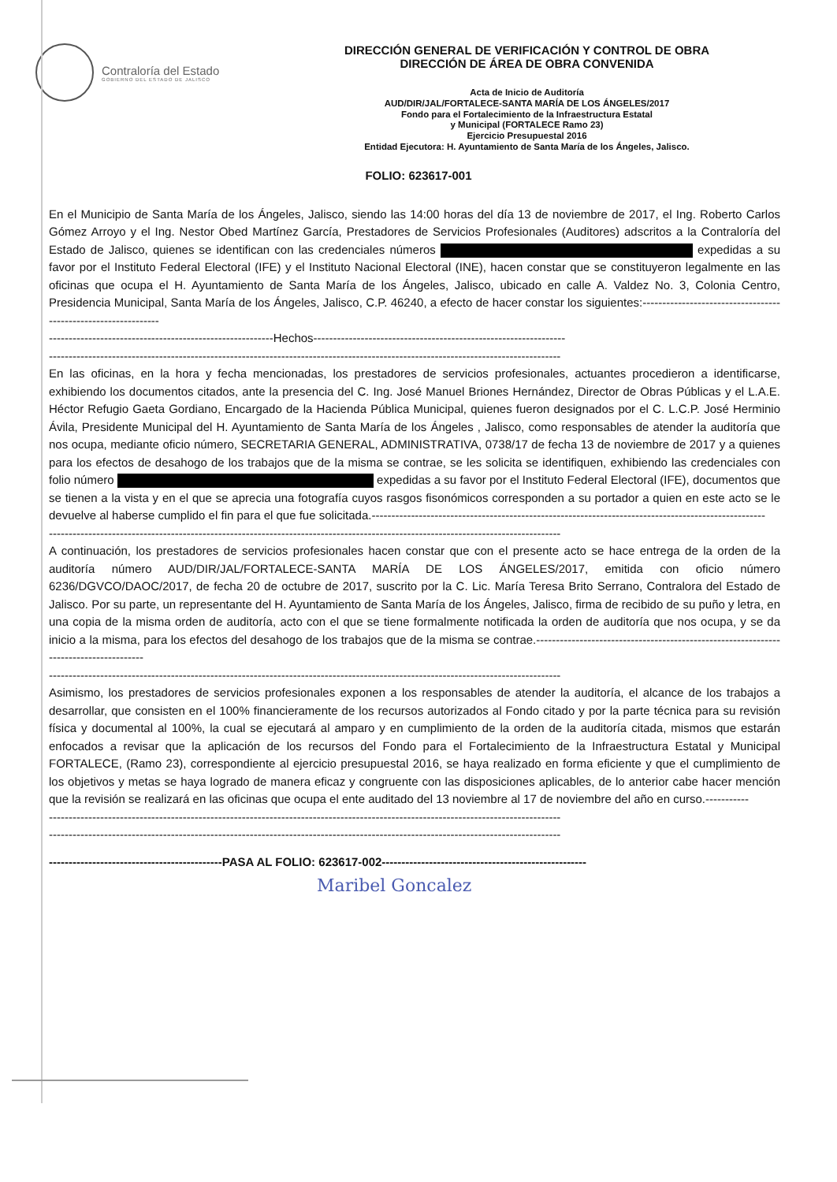Contraloría del Estado GOBIERNO DEL ESTADO DE JALISCO
DIRECCIÓN GENERAL DE VERIFICACIÓN Y CONTROL DE OBRA
DIRECCIÓN DE ÁREA DE OBRA CONVENIDA
Acta de Inicio de Auditoría
AUD/DIR/JAL/FORTALECE-SANTA MARÍA DE LOS ÁNGELES/2017
Fondo para el Fortalecimiento de la Infraestructura Estatal
y Municipal (FORTALECE Ramo 23)
Ejercicio Presupuestal 2016
Entidad Ejecutora: H. Ayuntamiento de Santa María de los Ángeles, Jalisco.
FOLIO: 623617-001
En el Municipio de Santa María de los Ángeles, Jalisco, siendo las 14:00 horas del día 13 de noviembre de 2017, el Ing. Roberto Carlos Gómez Arroyo y el Ing. Nestor Obed Martínez García, Prestadores de Servicios Profesionales (Auditores) adscritos a la Contraloría del Estado de Jalisco, quienes se identifican con las credenciales números expedidas a su favor por el Instituto Federal Electoral (IFE) y el Instituto Nacional Electoral (INE), hacen constar que se constituyeron legalmente en las oficinas que ocupa el H. Ayuntamiento de Santa María de los Ángeles, Jalisco, ubicado en calle A. Valdez No. 3, Colonia Centro, Presidencia Municipal, Santa María de los Ángeles, Jalisco, C.P. 46240, a efecto de hacer constar los siguientes:---------------------------------------------------------------
---------------------------------------------------------Hechos----------------------------------------------------------------
----------------------------------------------------------------------------------------------------------------------------------
En las oficinas, en la hora y fecha mencionadas, los prestadores de servicios profesionales, actuantes procedieron a identificarse, exhibiendo los documentos citados, ante la presencia del C. Ing. José Manuel Briones Hernández, Director de Obras Públicas y el L.A.E. Héctor Refugio Gaeta Gordiano, Encargado de la Hacienda Pública Municipal, quienes fueron designados por el C. L.C.P. José Herminio Ávila, Presidente Municipal del H. Ayuntamiento de Santa María de los Ángeles , Jalisco, como responsables de atender la auditoría que nos ocupa, mediante oficio número, SECRETARIA GENERAL, ADMINISTRATIVA, 0738/17 de fecha 13 de noviembre de 2017 y a quienes para los efectos de desahogo de los trabajos que de la misma se contrae, se les solicita se identifiquen, exhibiendo las credenciales con folio número expedidas a su favor por el Instituto Federal Electoral (IFE), documentos que se tienen a la vista y en el que se aprecia una fotografía cuyos rasgos fisonómicos corresponden a su portador a quien en este acto se le devuelve al haberse cumplido el fin para el que fue solicitada.----------------------------------------------------------------------------------------------------
----------------------------------------------------------------------------------------------------------------------------------
A continuación, los prestadores de servicios profesionales hacen constar que con el presente acto se hace entrega de la orden de la auditoría número AUD/DIR/JAL/FORTALECE-SANTA MARÍA DE LOS ÁNGELES/2017, emitida con oficio número 6236/DGVCO/DAOC/2017, de fecha 20 de octubre de 2017, suscrito por la C. Lic. María Teresa Brito Serrano, Contralora del Estado de Jalisco. Por su parte, un representante del H. Ayuntamiento de Santa María de los Ángeles, Jalisco, firma de recibido de su puño y letra, en una copia de la misma orden de auditoría, acto con el que se tiene formalmente notificada la orden de auditoría que nos ocupa, y se da inicio a la misma, para los efectos del desahogo de los trabajos que de la misma se contrae.--------------------------------------------------------------------------------------
----------------------------------------------------------------------------------------------------------------------------------
Asimismo, los prestadores de servicios profesionales exponen a los responsables de atender la auditoría, el alcance de los trabajos a desarrollar, que consisten en el 100% financieramente de los recursos autorizados al Fondo citado y por la parte técnica para su revisión física y documental al 100%, la cual se ejecutará al amparo y en cumplimiento de la orden de la auditoría citada, mismos que estarán enfocados a revisar que la aplicación de los recursos del Fondo para el Fortalecimiento de la Infraestructura Estatal y Municipal FORTALECE, (Ramo 23), correspondiente al ejercicio presupuestal 2016, se haya realizado en forma eficiente y que el cumplimiento de los objetivos y metas se haya logrado de manera eficaz y congruente con las disposiciones aplicables, de lo anterior cabe hacer mención que la revisión se realizará en las oficinas que ocupa el ente auditado del 13 noviembre al 17 de noviembre del año en curso.-----------
----------------------------------------------------------------------------------------------------------------------------------
----------------------------------------------------------------------------------------------------------------------------------
--------------------------------------------PASA AL FOLIO: 623617-002----------------------------------------------------
Maribel Goncalez